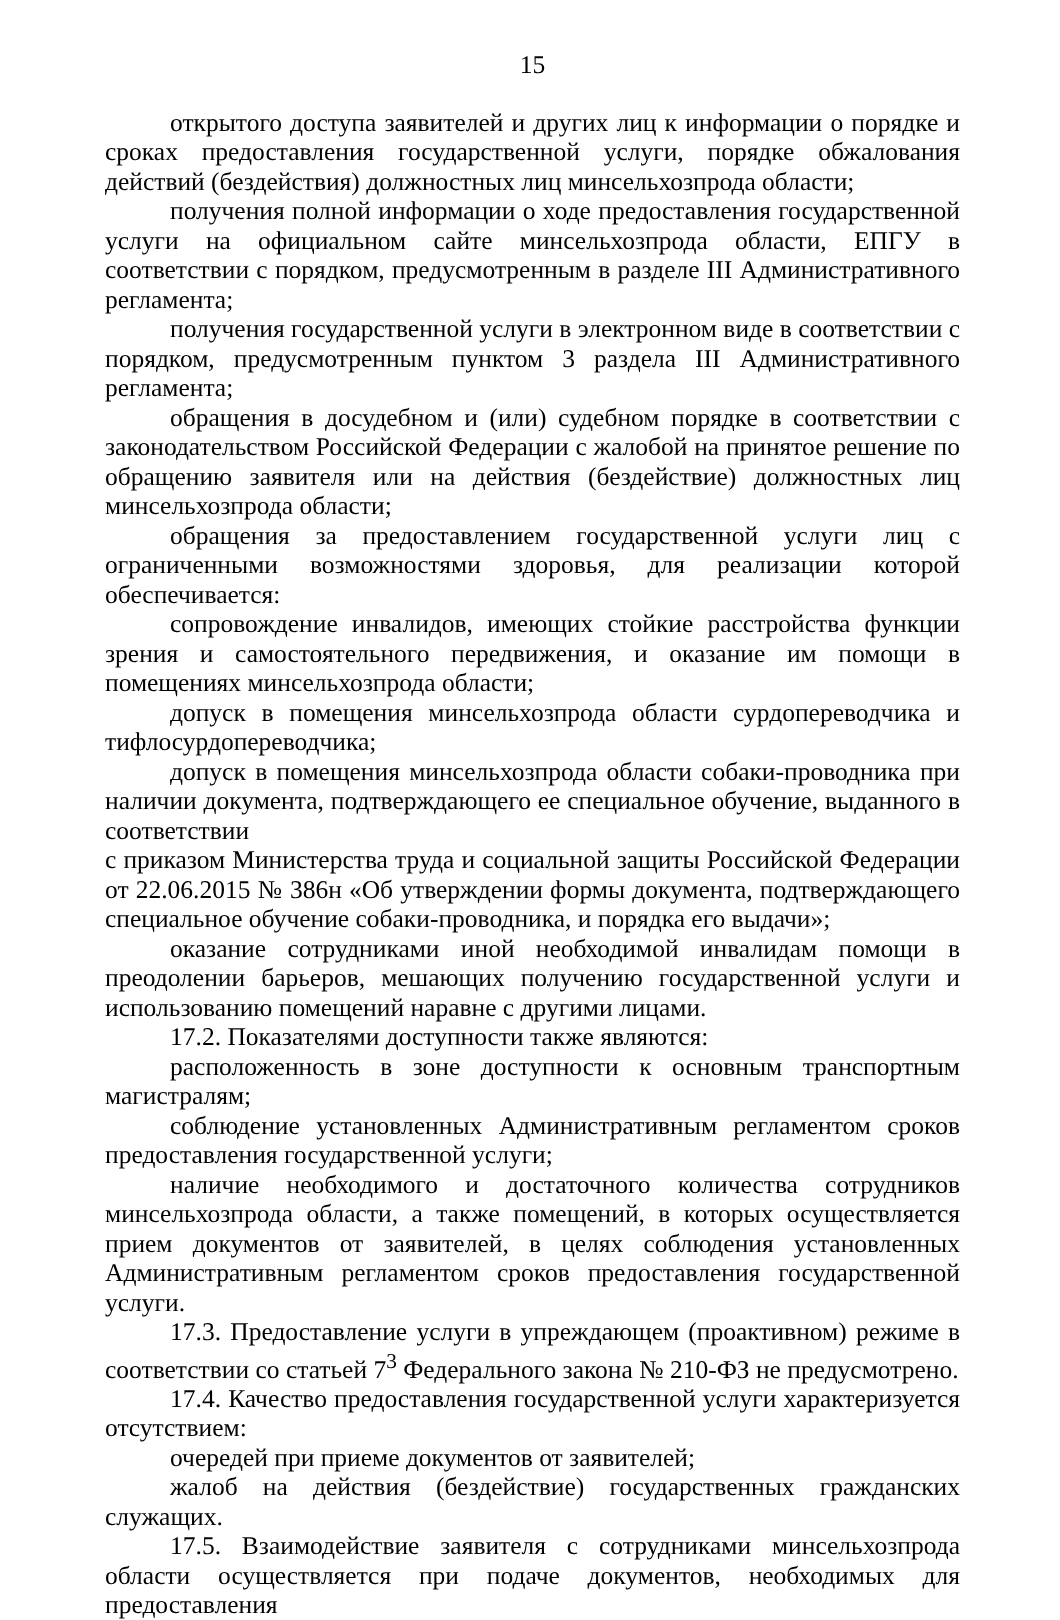15
открытого доступа заявителей и других лиц к информации о порядке и сроках предоставления государственной услуги, порядке обжалования действий (бездействия) должностных лиц минсельхозпрода области;
получения полной информации о ходе предоставления государственной услуги на официальном сайте минсельхозпрода области, ЕПГУ в соответствии с порядком, предусмотренным в разделе III Административного регламента;
получения государственной услуги в электронном виде в соответствии с порядком, предусмотренным пунктом 3 раздела III Административного регламента;
обращения в досудебном и (или) судебном порядке в соответствии с законодательством Российской Федерации с жалобой на принятое решение по обращению заявителя или на действия (бездействие) должностных лиц минсельхозпрода области;
обращения за предоставлением государственной услуги лиц с ограниченными возможностями здоровья, для реализации которой обеспечивается:
сопровождение инвалидов, имеющих стойкие расстройства функции зрения и самостоятельного передвижения, и оказание им помощи в помещениях минсельхозпрода области;
допуск в помещения минсельхозпрода области сурдопереводчика и тифлосурдопереводчика;
допуск в помещения минсельхозпрода области собаки-проводника при наличии документа, подтверждающего ее специальное обучение, выданного в соответствии
с приказом Министерства труда и социальной защиты Российской Федерации от 22.06.2015 № 386н «Об утверждении формы документа, подтверждающего специальное обучение собаки-проводника, и порядка его выдачи»;
оказание сотрудниками иной необходимой инвалидам помощи в преодолении барьеров, мешающих получению государственной услуги и использованию помещений наравне с другими лицами.
17.2. Показателями доступности также являются:
расположенность в зоне доступности к основным транспортным магистралям;
соблюдение установленных Административным регламентом сроков предоставления государственной услуги;
наличие необходимого и достаточного количества сотрудников минсельхозпрода области, а также помещений, в которых осуществляется прием документов от заявителей, в целях соблюдения установленных Административным регламентом сроков предоставления государственной услуги.
17.3. Предоставление услуги в упреждающем (проактивном) режиме в соответствии со статьей 7<sup>3</sup> Федерального закона № 210-ФЗ не предусмотрено.
17.4. Качество предоставления государственной услуги характеризуется отсутствием:
очередей при приеме документов от заявителей;
жалоб на действия (бездействие) государственных гражданских служащих.
17.5. Взаимодействие заявителя с сотрудниками минсельхозпрода области осуществляется при подаче документов, необходимых для предоставления